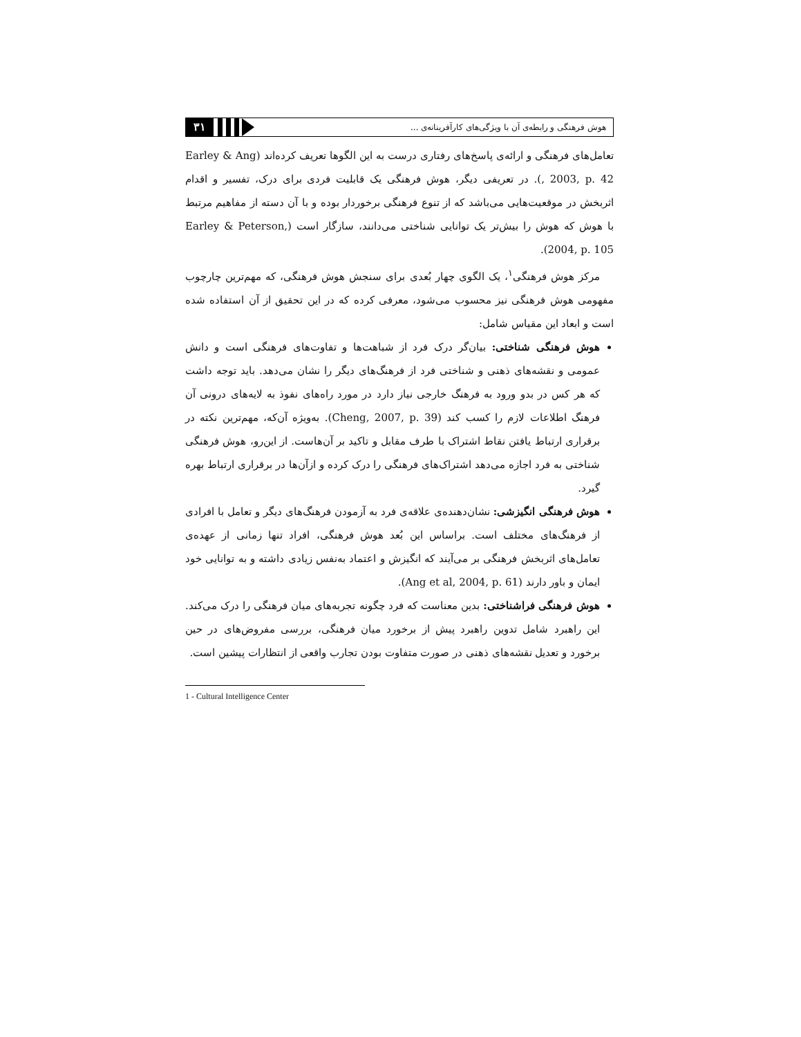۳۱
هوش فرهنگی و رابطه‌ی آن با ویژگی‌های کارآفرینانه‌ی ...
تعامل‌های فرهنگی و ارائه‌ی پاسخ‌های رفتاری درست به این الگوها تعریف کرده‌اند (Earley & Ang , 2003, p. 42). در تعریفی دیگر، هوش فرهنگی یک قابلیت فردی برای درک، تفسیر و اقدام اثربخش در موقعیت‌هایی می‌باشد که از تنوع فرهنگی برخوردار بوده و با آن دسته از مفاهیم مرتبط با هوش که هوش را بیش‌تر یک توانایی شناختی می‌دانند، سازگار است (Earley & Peterson, 2004, p. 105).
مرکز هوش فرهنگی<sup>۱</sup>، یک الگوی چهار بُعدی برای سنجش هوش فرهنگی، که مهم‌ترین چارچوب مفهومی هوش فرهنگی نیز محسوب می‌شود، معرفی کرده که در این تحقیق از آن استفاده شده است و ابعاد این مقیاس شامل:
هوش فرهنگی شناختی: بیان‌گر درک فرد از شباهت‌ها و تفاوت‌های فرهنگی است و دانش عمومی و نقشه‌های ذهنی و شناختی فرد از فرهنگ‌های دیگر را نشان می‌دهد. باید توجه داشت که هر کس در بدو ورود به فرهنگ خارجی نیاز دارد در مورد راه‌های نفوذ به لایه‌های درونی آن فرهنگ اطلاعات لازم را کسب کند (Cheng, 2007, p. 39). به‌ویژه آن‌که، مهم‌ترین نکته در برقراری ارتباط یافتن نقاط اشتراک با طرف مقابل و تاکید بر آن‌هاست. از این‌رو، هوش فرهنگی شناختی به فرد اجازه می‌دهد اشتراک‌های فرهنگی را درک کرده و ازآن‌ها در برقراری ارتباط بهره گیرد.
هوش فرهنگی انگیزشی: نشان‌دهنده‌ی علاقه‌ی فرد به آزمودن فرهنگ‌های دیگر و تعامل با افرادی از فرهنگ‌های مختلف است. براساس این بُعد هوش فرهنگی، افراد تنها زمانی از عهده‌ی تعامل‌های اثربخش فرهنگی بر می‌آیند که انگیزش و اعتماد به‌نفس زیادی داشته و به توانایی خود ایمان و باور دارند (Ang et al, 2004, p. 61).
هوش فرهنگی فراشناختی: بدین معناست که فرد چگونه تجربه‌های میان فرهنگی را درک می‌کند. این راهبرد شامل تدوین راهبرد پیش از برخورد میان فرهنگی، بررسی مفروض‌های در حین برخورد و تعدیل نقشه‌های ذهنی در صورت متفاوت بودن تجارب واقعی از انتظارات پیشین است.
1 - Cultural Intelligence Center